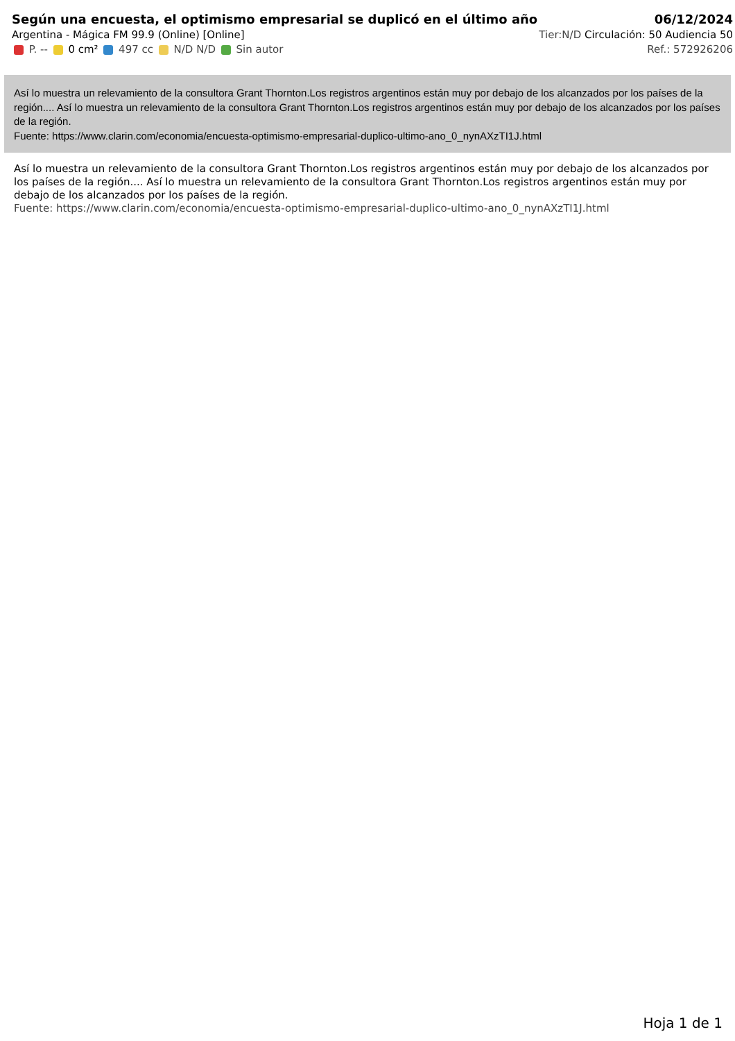Según una encuesta, el optimismo empresarial se duplicó en el último año
Argentina - Mágica FM 99.9 (Online) [Online]
P. -- 0 cm² 497 cc N/D N/D Sin autor
06/12/2024
Tier:N/D Circulación: 50 Audiencia 50
Ref.: 572926206
Así lo muestra un relevamiento de la consultora Grant Thornton.Los registros argentinos están muy por debajo de los alcanzados por los países de la región.... Así lo muestra un relevamiento de la consultora Grant Thornton.Los registros argentinos están muy por debajo de los alcanzados por los países de la región.
Fuente: https://www.clarin.com/economia/encuesta-optimismo-empresarial-duplico-ultimo-ano_0_nynAXzTI1J.html
Así lo muestra un relevamiento de la consultora Grant Thornton.Los registros argentinos están muy por debajo de los alcanzados por los países de la región.... Así lo muestra un relevamiento de la consultora Grant Thornton.Los registros argentinos están muy por debajo de los alcanzados por los países de la región.
Fuente: https://www.clarin.com/economia/encuesta-optimismo-empresarial-duplico-ultimo-ano_0_nynAXzTI1J.html
Hoja 1 de 1